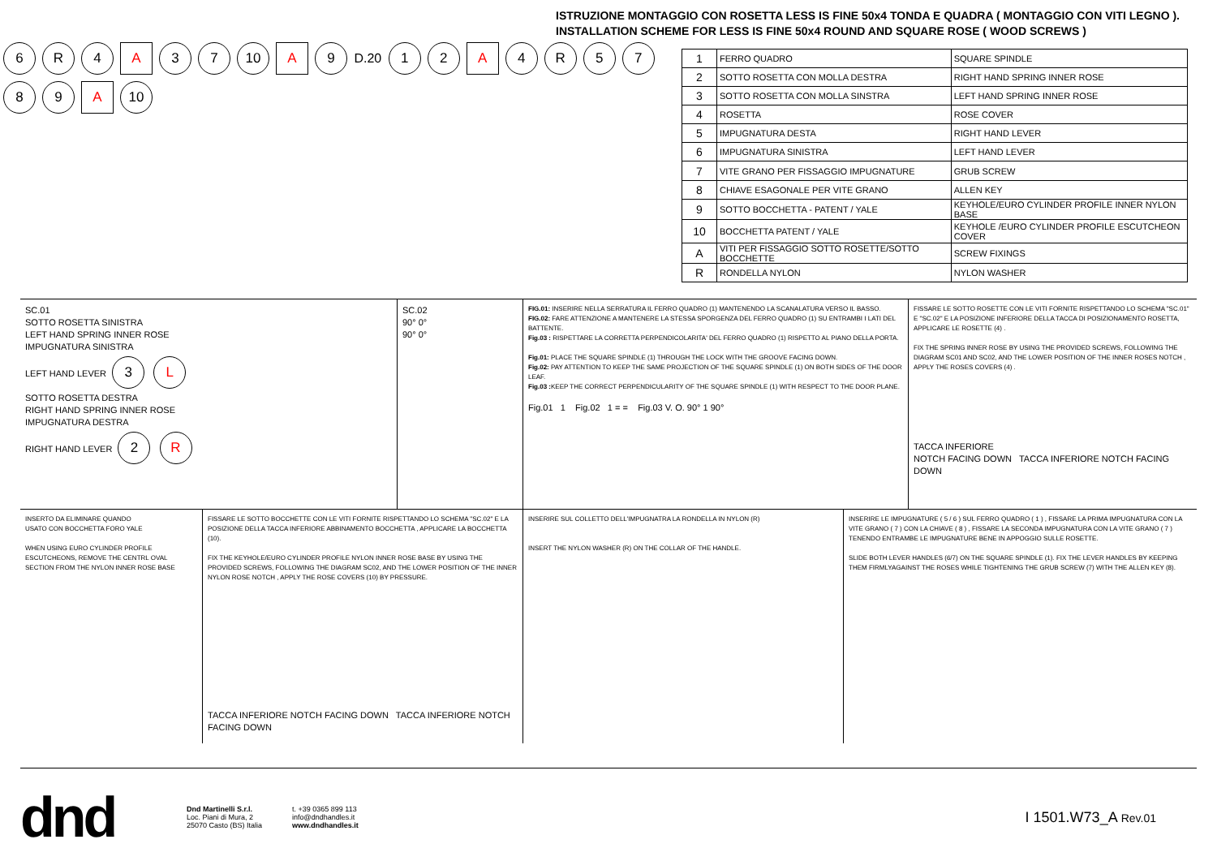ISTRUZIONE MONTAGGIO CON ROSETTA LESS IS FINE 50x4 TONDA E QUADRA ( MONTAGGIO CON VITI LEGNO ).
INSTALLATION SCHEME FOR LESS IS FINE 50x4 ROUND AND SQUARE ROSE ( WOOD SCREWS )
6 R 4 A 37 10 A 9 D.20 12 A 4 R 5789 A 10
| 1 | FERRO QUADRO | SQUARE SPINDLE |
| 2 | SOTTO ROSETTA CON MOLLA DESTRA | RIGHT HAND SPRING INNER ROSE |
| 3 | SOTTO ROSETTA CON MOLLA SINSTRA | LEFT HAND SPRING INNER ROSE |
| 4 | ROSETTA | ROSE COVER |
| 5 | IMPUGNATURA DESTA | RIGHT HAND LEVER |
| 6 | IMPUGNATURA SINISTRA | LEFT HAND LEVER |
| 7 | VITE GRANO PER FISSAGGIO IMPUGNATURE | GRUB SCREW |
| 8 | CHIAVE ESAGONALE PER VITE GRANO | ALLEN KEY |
| 9 | SOTTO BOCCHETTA - PATENT / YALE | KEYHOLE/EURO CYLINDER PROFILE INNER NYLON BASE |
| 10 | BOCCHETTA PATENT / YALE | KEYHOLE /EURO CYLINDER PROFILE ESCUTCHEON COVER |
| A | VITI PER FISSAGGIO SOTTO ROSETTE/SOTTO BOCCHETTE | SCREW FIXINGS |
| R | RONDELLA NYLON | NYLON WASHER |
SC.01
SOTTO ROSETTA SINISTRA
LEFT HAND SPRING INNER ROSE
IMPUGNATURA SINISTRA
LEFT HAND LEVER 3 L
SOTTO ROSETTA DESTRA
RIGHT HAND SPRING INNER ROSE
IMPUGNATURA DESTRA
RIGHT HAND LEVER 2 R
SC.02
90° 0°
90° 0°
FIG.01: INSERIRE NELLA SERRATURA IL FERRO QUADRO (1) MANTENENDO LA SCANALATURA VERSO IL BASSO.
FIG.02: FARE ATTENZIONE A MANTENERE LA STESSA SPORGENZA DEL FERRO QUADRO (1) SU ENTRAMBI I LATI DEL BATTENTE.
Fig.03 : RISPETTARE LA CORRETTA PERPENDICOLARITA' DEL FERRO QUADRO (1) RISPETTO AL PIANO DELLA PORTA.
Fig.01: PLACE THE SQUARE SPINDLE (1) THROUGH THE LOCK WITH THE GROOVE FACING DOWN.
Fig.02: PAY ATTENTION TO KEEP THE SAME PROJECTION OF THE SQUARE SPINDLE (1) ON BOTH SIDES OF THE DOOR LEAF.
Fig.03 : KEEP THE CORRECT PERPENDICULARITY OF THE SQUARE SPINDLE (1) WITH RESPECT TO THE DOOR PLANE.
Fig.01 1 Fig.02 1 = = Fig.03 V. O. 90° 1 90°
FISSARE LE SOTTO ROSETTE CON LE VITI FORNITE RISPETTANDO LO SCHEMA "SC.01" E "SC.02" E LA POSIZIONE INFERIORE DELLA TACCA DI POSIZIONAMENTO ROSETTA, APPLICARE LE ROSETTE (4) .
FIX THE SPRING INNER ROSE BY USING THE PROVIDED SCREWS, FOLLOWING THE DIAGRAM SC01 AND SC02, AND THE LOWER POSITION OF THE INNER ROSES NOTCH , APPLY THE ROSES COVERS (4) .
TACCA INFERIORE
NOTCH FACING DOWN TACCA INFERIORE NOTCH FACING DOWN
INSERTO DA ELIMINARE QUANDO
USATO CON BOCCHETTA FORO YALE
WHEN USING EURO CYLINDER PROFILE ESCUTCHEONS, REMOVE THE CENTRL OVAL SECTION FROM THE NYLON INNER ROSE BASE
FISSARE LE SOTTO BOCCHETTE CON LE VITI FORNITE RISPETTANDO LO SCHEMA "SC.02" E LA POSIZIONE DELLA TACCA INFERIORE ABBINAMENTO BOCCHETTA , APPLICARE LA BOCCHETTA (10).
FIX THE KEYHOLE/EURO CYLINDER PROFILE NYLON INNER ROSE BASE BY USING THE PROVIDED SCREWS, FOLLOWING THE DIAGRAM SC02, AND THE LOWER POSITION OF THE INNER NYLON ROSE NOTCH , APPLY THE ROSE COVERS (10) BY PRESSURE.
TACCA INFERIORE NOTCH FACING DOWN TACCA INFERIORE NOTCH FACING DOWN
INSERIRE SUL COLLETTO DELL'IMPUGNATRA LA RONDELLA IN NYLON (R)
INSERT THE NYLON WASHER (R) ON THE COLLAR OF THE HANDLE.
INSERIRE LE IMPUGNATURE ( 5 / 6 ) SUL FERRO QUADRO ( 1 ) , FISSARE LA PRIMA IMPUGNATURA CON LA VITE GRANO ( 7 ) CON LA CHIAVE ( 8 ) , FISSARE LA SECONDA IMPUGNATURA CON LA VITE GRANO ( 7 ) TENENDO ENTRAMBE LE IMPUGNATURE BENE IN APPOGGIO SULLE ROSETTE.
SLIDE BOTH LEVER HANDLES (6/7) ON THE SQUARE SPINDLE (1). FIX THE LEVER HANDLES BY KEEPING THEM FIRMLYAGAINST THE ROSES WHILE TIGHTENING THE GRUB SCREW (7) WITH THE ALLEN KEY (8).
dnd
Dnd Martinelli S.r.l.
Loc. Piani di Mura, 2
25070 Casto (BS) Italia
t. +39 0365 899 113
info@dndhandles.it
www.dndhandles.it
I 1501.W73_A Rev.01